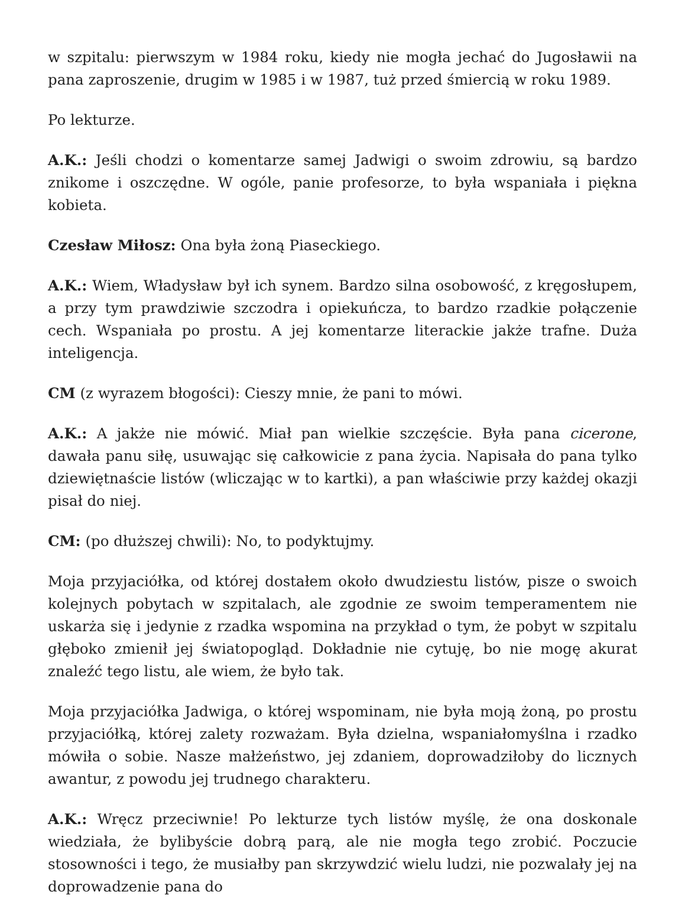w szpitalu: pierwszym w 1984 roku, kiedy nie mogła jechać do Jugosławii na pana zaproszenie, drugim w 1985 i w 1987, tuż przed śmiercią w roku 1989.
Po lekturze.
A.K.: Jeśli chodzi o komentarze samej Jadwigi o swoim zdrowiu, są bardzo znikome i oszczędne. W ogóle, panie profesorze, to była wspaniała i piękna kobieta.
Czesław Miłosz: Ona była żoną Piaseckiego.
A.K.: Wiem, Władysław był ich synem. Bardzo silna osobowość, z kręgosłupem, a przy tym prawdziwie szczodra i opiekuńcza, to bardzo rzadkie połączenie cech. Wspaniała po prostu. A jej komentarze literackie jakże trafne. Duża inteligencja.
CM (z wyrazem błogości): Cieszy mnie, że pani to mówi.
A.K.: A jakże nie mówić. Miał pan wielkie szczęście. Była pana cicerone, dawała panu siłę, usuwając się całkowicie z pana życia. Napisała do pana tylko dziewiętnaście listów (wliczając w to kartki), a pan właściwie przy każdej okazji pisał do niej.
CM: (po dłuższej chwili): No, to podyktujmy.
Moja przyjaciółka, od której dostałem około dwudziestu listów, pisze o swoich kolejnych pobytach w szpitalach, ale zgodnie ze swoim temperamentem nie uskarża się i jedynie z rzadka wspomina na przykład o tym, że pobyt w szpitalu głęboko zmienił jej światopogląd. Dokładnie nie cytuję, bo nie mogę akurat znaleźć tego listu, ale wiem, że było tak.
Moja przyjaciółka Jadwiga, o której wspominam, nie była moją żoną, po prostu przyjaciółką, której zalety rozważam. Była dzielna, wspaniałomyślna i rzadko mówiła o sobie. Nasze małżeństwo, jej zdaniem, doprowadziłoby do licznych awantur, z powodu jej trudnego charakteru.
A.K.: Wręcz przeciwnie! Po lekturze tych listów myślę, że ona doskonale wiedziała, że bylibyście dobrą parą, ale nie mogła tego zrobić. Poczucie stosowności i tego, że musiałby pan skrzywdzić wielu ludzi, nie pozwalały jej na doprowadzenie pana do